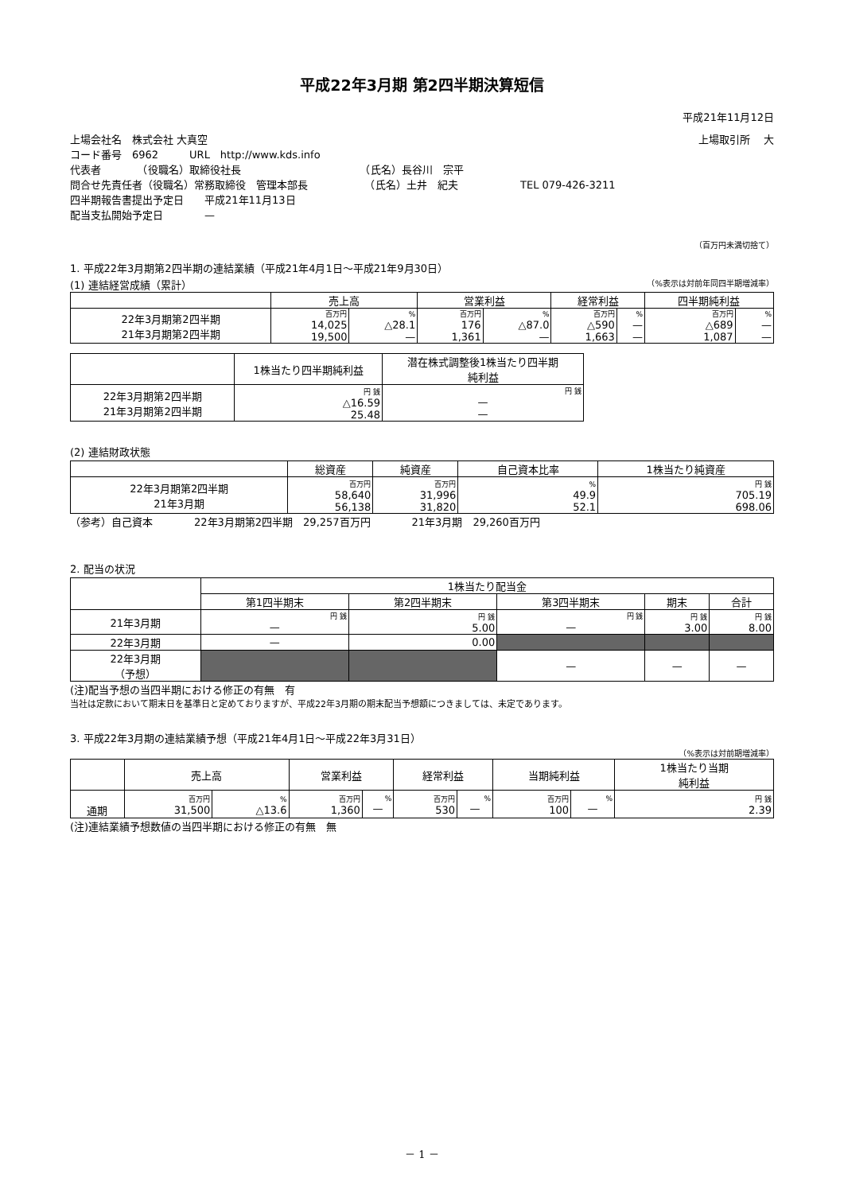平成22年3月期 第2四半期決算短信
平成21年11月12日
上場会社名　株式会社 大真空 上場取引所　 大
コード番号　6962　　　URL　http://www.kds.info
代表者　　　　（役職名）取締役社長　　　　　　　　　　　　（氏名）長谷川　宗平
問合せ先責任者（役職名）常務取締役　管理本部長　　　　　　（氏名）土井　紀夫　　　　　　TEL 079-426-3211
四半期報告書提出予定日　　平成21年11月13日
配当支払開始予定日　　　　—
（百万円未満切捨て）
1. 平成22年3月期第2四半期の連結業績（平成21年4月1日～平成21年9月30日）
(1) 連結経営成績（累計） （%表示は対前年同四半期増減率）
| | 売上高 | | 営業利益 | | 経常利益 | | 四半期純利益 | |
| --- | --- | --- | --- | --- | --- | --- | --- | --- |
| 22年3月期第2四半期 21年3月期第2四半期 | 百万円 | % | 百万円 | % | 百万円 | % | 百万円 | % |
| | 14,025 19,500 | △28.1 — | 176 1,361 | △87.0 — | △590 1,663 | — — | △689 1,087 | — — |
| | 1株当たり四半期純利益 | 潜在株式調整後1株当たり四半期 純利益 |
| --- | --- | --- |
| 22年3月期第2四半期 21年3月期第2四半期 | 円 銭 △16.59 25.48 | 円 銭 — — |
(2) 連結財政状態
| | 総資産 | 純資産 | 自己資本比率 | 1株当たり純資産 |
| --- | --- | --- | --- | --- |
| 22年3月期第2四半期 21年3月期 | 百万円 58,640 56,138 | 百万円 31,996 31,820 | % 49.9 52.1 | 円 銭 705.19 698.06 |
（参考）自己資本　　　　22年3月期第2四半期　29,257百万円　　　　21年3月期　29,260百万円
2. 配当の状況
| | 1株当たり配当金 | | | | |
| --- | --- | --- | --- | --- | --- |
| | 第1四半期末 | 第2四半期末 | 第3四半期末 | 期末 | 合計 |
| 21年3月期 | 円 銭 — | 円 銭 5.00 | 円 銭 — | 円 銭 3.00 | 円 銭 8.00 |
| 22年3月期 | — | 0.00 | | | |
| 22年3月期 （予想） | | | — | — | — |
(注)配当予想の当四半期における修正の有無　有
当社は定款において期末日を基準日と定めておりますが、平成22年3月期の期末配当予想額につきましては、未定であります。
3. 平成22年3月期の連結業績予想（平成21年4月1日～平成22年3月31日）
（%表示は対前期増減率）
| | 売上高 | | 営業利益 | | 経常利益 | | 当期純利益 | | 1株当たり当期 純利益 |
| --- | --- | --- | --- | --- | --- | --- | --- | --- | --- |
| 通期 | 百万円 31,500 | % △13.6 | 百万円 1,360 | % — | 百万円 530 | % — | 百万円 100 | % — | 円 銭 2.39 |
(注)連結業績予想数値の当四半期における修正の有無　無
－ 1 －